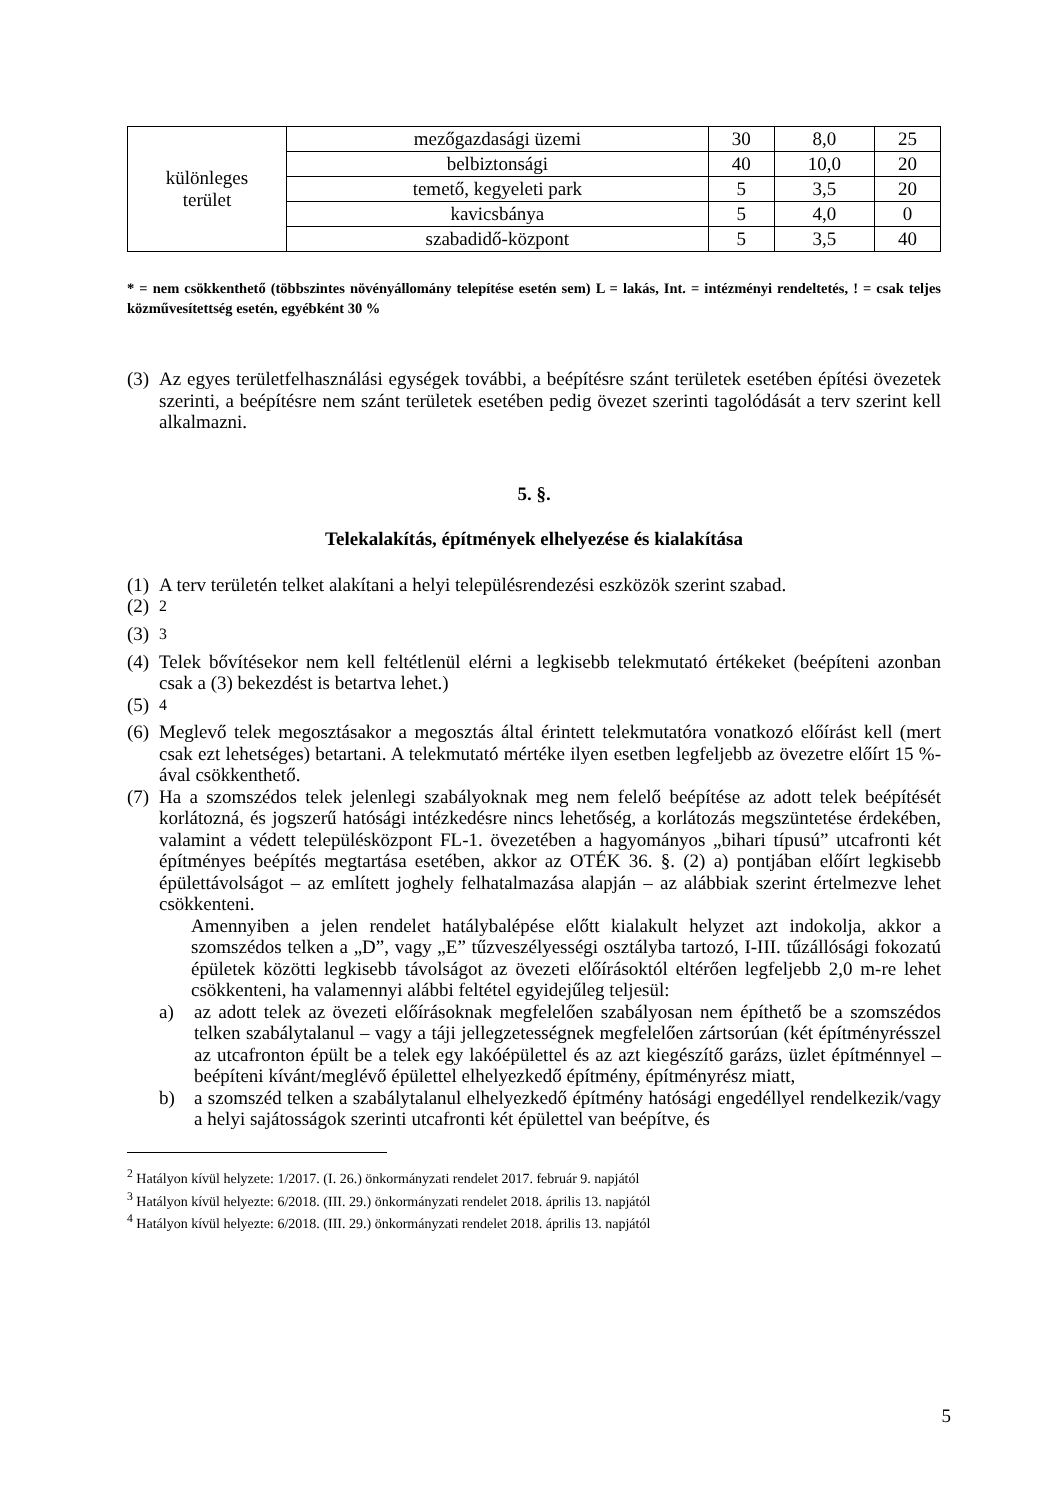| különleges terület | mezőgazdasági üzemi | 30 | 8,0 | 25 |
| | belbiztonsági | 40 | 10,0 | 20 |
| | temető, kegyeleti park | 5 | 3,5 | 20 |
| | kavicsbánya | 5 | 4,0 | 0 |
| | szabadidő-központ | 5 | 3,5 | 40 |
* = nem csökkenthető (többszintes növényállomány telepítése esetén sem) L = lakás, Int. = intézményi rendeltetés, ! = csak teljes közművesítettség esetén, egyébként 30 %
(3) Az egyes területfelhasználási egységek további, a beépítésre szánt területek esetében építési övezetek szerinti, a beépítésre nem szánt területek esetében pedig övezet szerinti tagolódását a terv szerint kell alkalmazni.
5. §.
Telekalakítás, építmények elhelyezése és kialakítása
(1) A terv területén telket alakítani a helyi településrendezési eszközök szerint szabad.
(2) <sup>2</sup>
(3) <sup>3</sup>
(4) Telek bővítésekor nem kell feltétlenül elérni a legkisebb telekmutató értékeket (beépíteni azonban csak a (3) bekezdést is betartva lehet.)
(5) <sup>4</sup>
(6) Meglevő telek megosztásakor a megosztás által érintett telekmutatóra vonatkozó előírást kell (mert csak ezt lehetséges) betartani. A telekmutató mértéke ilyen esetben legfeljebb az övezetre előírt 15 %-ával csökkenthető.
(7) Ha a szomszédos telek jelenlegi szabályoknak meg nem felelő beépítése az adott telek beépítését korlátozná, és jogszerű hatósági intézkedésre nincs lehetőség, a korlátozás megszüntetése érdekében, valamint a védett településközpont FL-1. övezetében a hagyományos „bihari típusú” utcafronti két építményes beépítés megtartása esetében, akkor az OTÉK 36. §. (2) a) pontjában előírt legkisebb épülettávolságot – az említett joghely felhatalmazása alapján – az alábbiak szerint értelmezve lehet csökkenteni.
Amennyiben a jelen rendelet hatálybalépése előtt kialakult helyzet azt indokolja, akkor a szomszédos telken a „D”, vagy „E” tűzveszélyességi osztályba tartozó, I-III. tűzállósági fokozatú épületek közötti legkisebb távolságot az övezeti előírásoktól eltérően legfeljebb 2,0 m-re lehet csökkenteni, ha valamennyi alábbi feltétel egyidejűleg teljesül:
a) az adott telek az övezeti előírásoknak megfelelően szabályosan nem építhető be a szomszédos telken szabálytalanul – vagy a táji jellegzetességnek megfelelően zártsorúan (két építményrésszel az utcafronton épült be a telek egy lakóépülettel és az azt kiegészítő garázs, üzlet építménnyel – beépíteni kívánt/meglévő épülettel elhelyezkedő építmény, építményrész miatt,
b) a szomszéd telken a szabálytalanul elhelyezkedő építmény hatósági engedéllyel rendelkezik/vagy a helyi sajátosságok szerinti utcafronti két épülettel van beépítve, és
<sup>2</sup> Hatályon kívül helyzete: 1/2017. (I. 26.) önkormányzati rendelet 2017. február 9. napjától
<sup>3</sup> Hatályon kívül helyezte: 6/2018. (III. 29.) önkormányzati rendelet 2018. április 13. napjától
<sup>4</sup> Hatályon kívül helyezte: 6/2018. (III. 29.) önkormányzati rendelet 2018. április 13. napjától
5